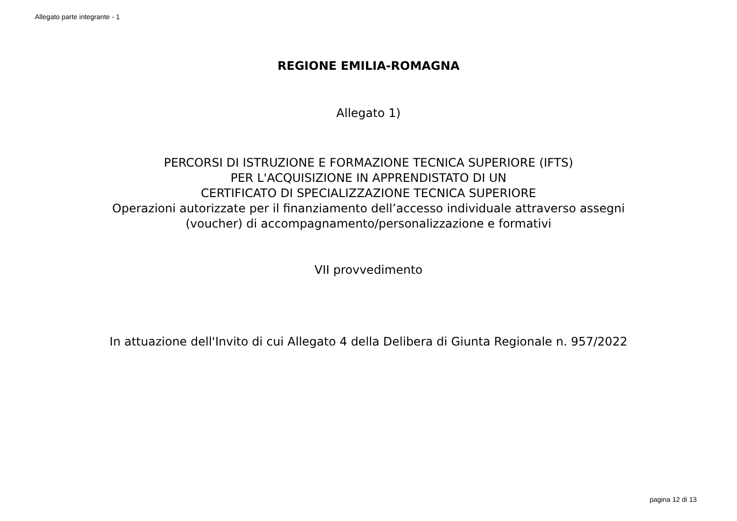Allegato parte integrante - 1
REGIONE EMILIA-ROMAGNA
Allegato 1)
PERCORSI DI ISTRUZIONE E FORMAZIONE TECNICA SUPERIORE (IFTS)
PER L'ACQUISIZIONE IN APPRENDISTATO DI UN
CERTIFICATO DI SPECIALIZZAZIONE TECNICA SUPERIORE
Operazioni autorizzate per il finanziamento dell’accesso individuale attraverso assegni
(voucher) di accompagnamento/personalizzazione e formativi
VII provvedimento
In attuazione dell'Invito di cui Allegato 4 della Delibera di Giunta Regionale n. 957/2022
pagina 12 di 13